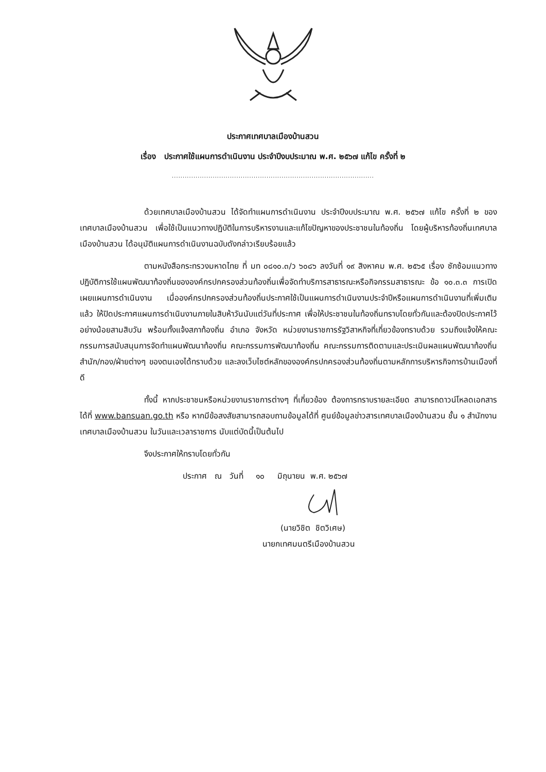ประกาศเทศบาลเมืองบ้านสวน
เรื่อง ประกาศใช้แผนการดำเนินงาน ประจำปีงบประมาณ พ.ศ. ๒๕๖๗ แก้ไข ครั้งที่ ๒
..............................................................................................
ด้วยเทศบาลเมืองบ้านสวน ได้จัดทำแผนการดำเนินงาน ประจำปีงบประมาณ พ.ศ. ๒๕๖๗ แก้ไข ครั้งที่ ๒ ของเทศบาลเมืองบ้านสวน เพื่อใช้เป็นแนวทางปฏิบัติในการบริหารงานและแก้ไขปัญหาของประชาชนในท้องถิ่น โดยผู้บริหารท้องถิ่นเทศบาลเมืองบ้านสวน ได้อนุมัติแผนการดำเนินงานฉบับดังกล่าวเรียบร้อยแล้ว
ตามหนังสือกระทรวงมหาดไทย ที่ มท ๐๘๑๐.๓/ว ๖๐๘๖ ลงวันที่ ๑๙ สิงหาคม พ.ศ. ๒๕๖๕ เรื่อง ซักซ้อมแนวทางปฏิบัติการใช้แผนพัฒนาท้องถิ่นขององค์กรปกครองส่วนท้องถิ่นเพื่อจัดทำบริการสาธารณะหรือกิจกรรมสาธารณะ ข้อ ๑๐.๓.๓ การเปิดเผยแผนการดำเนินงาน เมื่อองค์กรปกครองส่วนท้องถิ่นประกาศใช้เป็นแผนการดำเนินงานประจำปีหรือแผนการดำเนินงานที่เพิ่มเติมแล้ว ให้ปิดประกาศแผนการดำเนินงานภายในสิบห้าวันนับแต่วันที่ประกาศ เพื่อให้ประชาชนในท้องถิ่นทราบโดยทั่วกันและต้องปิดประกาศไว้อย่างน้อยสามสิบวัน พร้อมทั้งแจ้งสภาท้องถิ่น อำเภอ จังหวัด หน่วยงานราชการรัฐวิสาหกิจที่เกี่ยวข้องทราบด้วย รวมถึงแจ้งให้คณะกรรมการสนับสนุนการจัดทำแผนพัฒนาท้องถิ่น คณะกรรมการพัฒนาท้องถิ่น คณะกรรมการติดตามและประเมินผลแผนพัฒนาท้องถิ่น สำนัก/กอง/ฝ่ายต่างๆ ของตนเองได้ทราบด้วย และลงเว็บไซต์หลักขององค์กรปกครองส่วนท้องถิ่นตามหลักการบริหารกิจการบ้านเมืองที่ดี
ทั้งนี้ หากประชาชนหรือหน่วยงานราชการต่างๆ ที่เกี่ยวข้อง ต้องการทราบรายละเอียด สามารถดาวน์โหลดเอกสารได้ที่ www.bansuan.go.th หรือ หากมีข้อสงสัยสามารถสอบถามข้อมูลได้ที่ ศูนย์ข้อมูลข่าวสารเทศบาลเมืองบ้านสวน ชั้น ๑ สำนักงานเทศบาลเมืองบ้านสวน ในวันและเวลาราชการ นับแต่บัดนี้เป็นต้นไป
จึงประกาศให้ทราบโดยทั่วกัน
ประกาศ ณ วันที่ ๑๐ มิถุนายน พ.ศ. ๒๕๖๗
(นายวิชิต ชิตวิเศษ)
นายกเทศมนตรีเมืองบ้านสวน